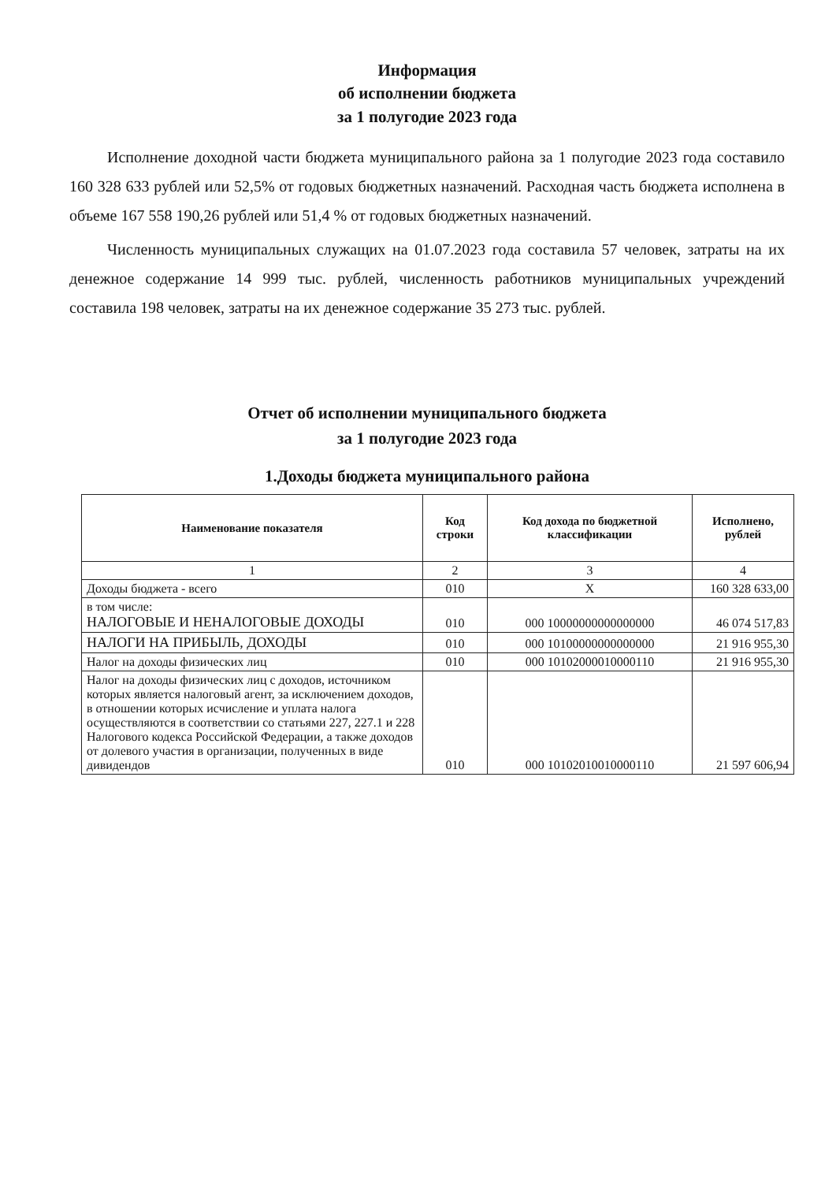Информация
об исполнении бюджета
за 1 полугодие 2023 года
Исполнение доходной части бюджета муниципального района за 1 полугодие 2023 года составило 160 328 633 рублей или 52,5% от годовых бюджетных назначений. Расходная часть бюджета исполнена в объеме 167 558 190,26 рублей или 51,4 % от годовых бюджетных назначений.
Численность муниципальных служащих на 01.07.2023 года составила 57 человек, затраты на их денежное содержание 14 999 тыс. рублей, численность работников муниципальных учреждений составила 198 человек, затраты на их денежное содержание 35 273 тыс. рублей.
Отчет об исполнении муниципального бюджета
за 1 полугодие 2023 года
1.Доходы бюджета муниципального района
| Наименование показателя | Код строки | Код дохода по бюджетной классификации | Исполнено, рублей |
| --- | --- | --- | --- |
| 1 | 2 | 3 | 4 |
| Доходы бюджета - всего | 010 | X | 160 328 633,00 |
| в том числе: НАЛОГОВЫЕ И НЕНАЛОГОВЫЕ ДОХОДЫ | 010 | 000 10000000000000000 | 46 074 517,83 |
| НАЛОГИ НА ПРИБЫЛЬ, ДОХОДЫ | 010 | 000 10100000000000000 | 21 916 955,30 |
| Налог на доходы физических лиц | 010 | 000 10102000010000110 | 21 916 955,30 |
| Налог на доходы физических лиц с доходов, источником которых является налоговый агент, за исключением доходов, в отношении которых исчисление и уплата налога осуществляются в соответствии со статьями 227, 227.1 и 228 Налогового кодекса Российской Федерации, а также доходов от долевого участия в организации, полученных в виде дивидендов | 010 | 000 10102010010000110 | 21 597 606,94 |